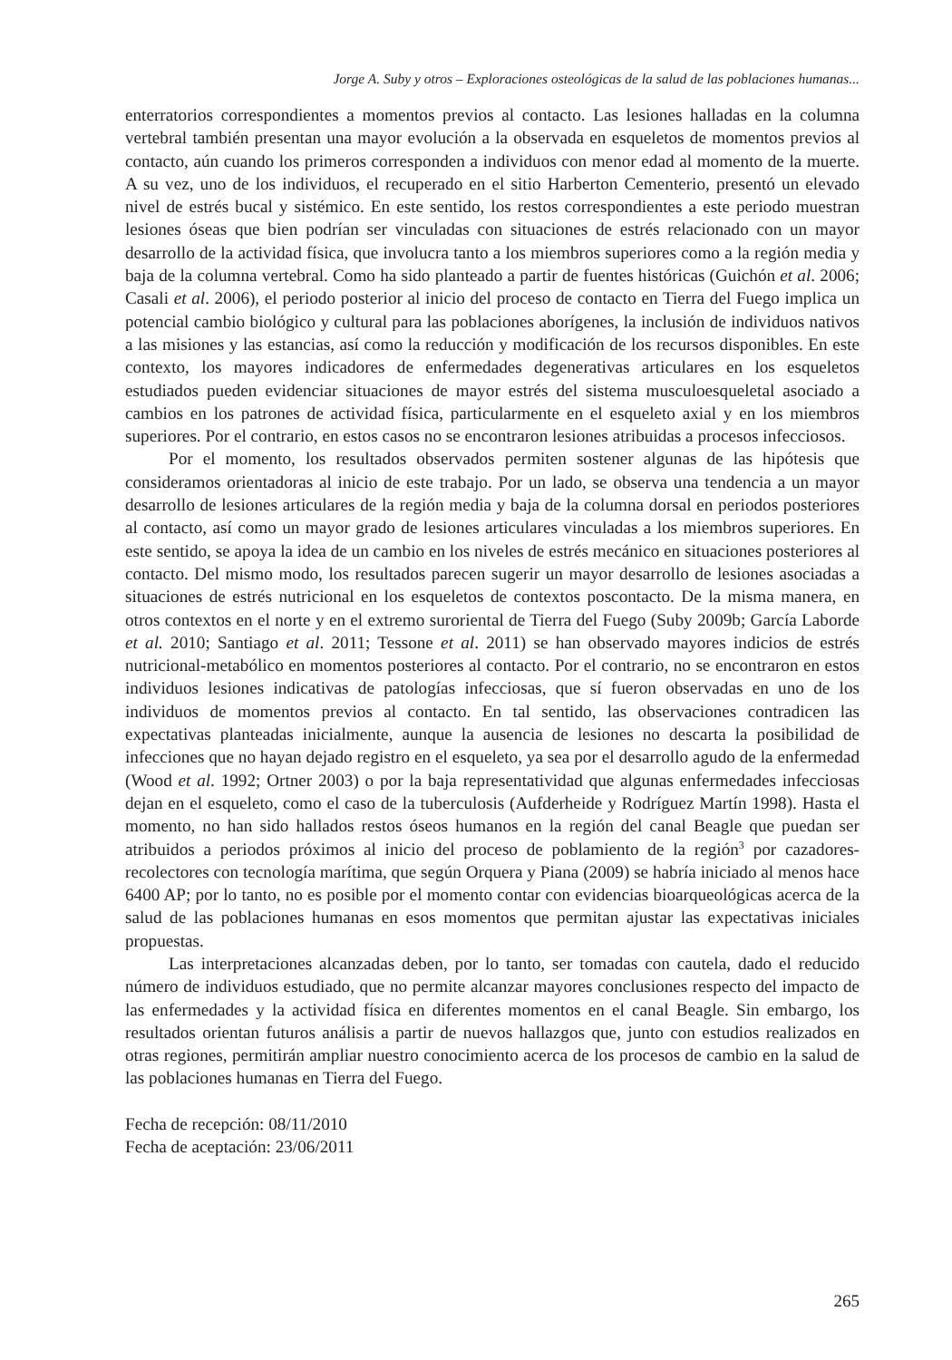Jorge A. Suby y otros – Exploraciones osteológicas de la salud de las poblaciones humanas...
enterratorios correspondientes a momentos previos al contacto. Las lesiones halladas en la columna vertebral también presentan una mayor evolución a la observada en esqueletos de momentos previos al contacto, aún cuando los primeros corresponden a individuos con menor edad al momento de la muerte. A su vez, uno de los individuos, el recuperado en el sitio Harberton Cementerio, presentó un elevado nivel de estrés bucal y sistémico. En este sentido, los restos correspondientes a este periodo muestran lesiones óseas que bien podrían ser vinculadas con situaciones de estrés relacionado con un mayor desarrollo de la actividad física, que involucra tanto a los miembros superiores como a la región media y baja de la columna vertebral. Como ha sido planteado a partir de fuentes históricas (Guichón et al. 2006; Casali et al. 2006), el periodo posterior al inicio del proceso de contacto en Tierra del Fuego implica un potencial cambio biológico y cultural para las poblaciones aborígenes, la inclusión de individuos nativos a las misiones y las estancias, así como la reducción y modificación de los recursos disponibles. En este contexto, los mayores indicadores de enfermedades degenerativas articulares en los esqueletos estudiados pueden evidenciar situaciones de mayor estrés del sistema musculoesqueletal asociado a cambios en los patrones de actividad física, particularmente en el esqueleto axial y en los miembros superiores. Por el contrario, en estos casos no se encontraron lesiones atribuidas a procesos infecciosos.
Por el momento, los resultados observados permiten sostener algunas de las hipótesis que consideramos orientadoras al inicio de este trabajo. Por un lado, se observa una tendencia a un mayor desarrollo de lesiones articulares de la región media y baja de la columna dorsal en periodos posteriores al contacto, así como un mayor grado de lesiones articulares vinculadas a los miembros superiores. En este sentido, se apoya la idea de un cambio en los niveles de estrés mecánico en situaciones posteriores al contacto. Del mismo modo, los resultados parecen sugerir un mayor desarrollo de lesiones asociadas a situaciones de estrés nutricional en los esqueletos de contextos poscontacto. De la misma manera, en otros contextos en el norte y en el extremo suroriental de Tierra del Fuego (Suby 2009b; García Laborde et al. 2010; Santiago et al. 2011; Tessone et al. 2011) se han observado mayores indicios de estrés nutricional-metabólico en momentos posteriores al contacto. Por el contrario, no se encontraron en estos individuos lesiones indicativas de patologías infecciosas, que sí fueron observadas en uno de los individuos de momentos previos al contacto. En tal sentido, las observaciones contradicen las expectativas planteadas inicialmente, aunque la ausencia de lesiones no descarta la posibilidad de infecciones que no hayan dejado registro en el esqueleto, ya sea por el desarrollo agudo de la enfermedad (Wood et al. 1992; Ortner 2003) o por la baja representatividad que algunas enfermedades infecciosas dejan en el esqueleto, como el caso de la tuberculosis (Aufderheide y Rodríguez Martín 1998). Hasta el momento, no han sido hallados restos óseos humanos en la región del canal Beagle que puedan ser atribuidos a periodos próximos al inicio del proceso de poblamiento de la región<sup>3</sup> por cazadores-recolectores con tecnología marítima, que según Orquera y Piana (2009) se habría iniciado al menos hace 6400 AP; por lo tanto, no es posible por el momento contar con evidencias bioarqueológicas acerca de la salud de las poblaciones humanas en esos momentos que permitan ajustar las expectativas iniciales propuestas.
Las interpretaciones alcanzadas deben, por lo tanto, ser tomadas con cautela, dado el reducido número de individuos estudiado, que no permite alcanzar mayores conclusiones respecto del impacto de las enfermedades y la actividad física en diferentes momentos en el canal Beagle. Sin embargo, los resultados orientan futuros análisis a partir de nuevos hallazgos que, junto con estudios realizados en otras regiones, permitirán ampliar nuestro conocimiento acerca de los procesos de cambio en la salud de las poblaciones humanas en Tierra del Fuego.
Fecha de recepción: 08/11/2010
Fecha de aceptación: 23/06/2011
265